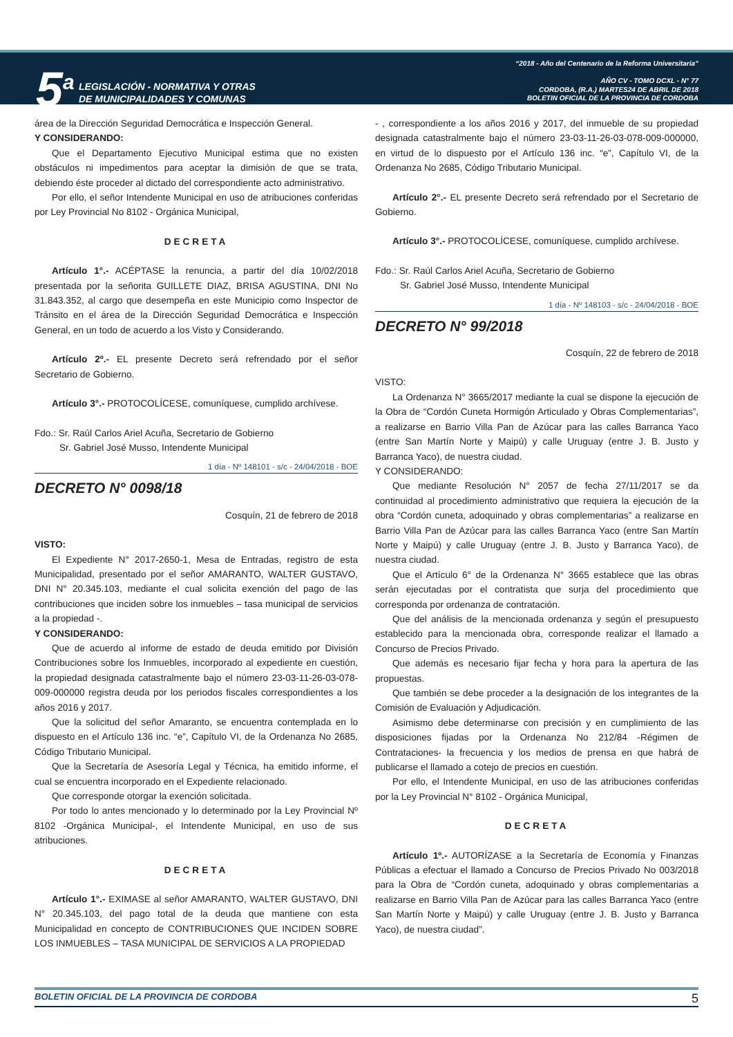5<sup>a</sup>
LEGISLACIÓN - NORMATIVA Y OTRAS
DE MUNICIPALIDADES Y COMUNAS
“2018 - Año del Centenario de la Reforma Universitaria”
AÑO CV - TOMO DCXL - N° 77
CORDOBA, (R.A.) MARTES24 DE ABRIL DE 2018
BOLETIN OFICIAL DE LA PROVINCIA DE CORDOBA
área de la Dirección Seguridad Democrática e Inspección General.
Y CONSIDERANDO:
Que el Departamento Ejecutivo Municipal estima que no existen obstáculos ni impedimentos para aceptar la dimisión de que se trata, debiendo éste proceder al dictado del correspondiente acto administrativo.
Por ello, el señor Intendente Municipal en uso de atribuciones conferidas por Ley Provincial No 8102 - Orgánica Municipal,
DECRETA
Artículo 1°.- ACÉPTASE la renuncia, a partir del día 10/02/2018 presentada por la señorita GUILLETE DIAZ, BRISA AGUSTINA, DNI No 31.843.352, al cargo que desempeña en este Municipio como Inspector de Tránsito en el área de la Dirección Seguridad Democrática e Inspección General, en un todo de acuerdo a los Visto y Considerando.
Artículo 2º.- EL presente Decreto será refrendado por el señor Secretario de Gobierno.
Artículo 3°.- PROTOCOLÍCESE, comuníquese, cumplido archívese.
Fdo.: Sr. Raúl Carlos Ariel Acuña, Secretario de Gobierno
Sr. Gabriel José Musso, Intendente Municipal
1 día - Nº 148101 - s/c - 24/04/2018 - BOE
DECRETO N° 0098/18
Cosquín, 21 de febrero de 2018
VISTO:
El Expediente N° 2017-2650-1, Mesa de Entradas, registro de esta Municipalidad, presentado por el señor AMARANTO, WALTER GUSTAVO, DNI N° 20.345.103, mediante el cual solicita exención del pago de las contribuciones que inciden sobre los inmuebles – tasa municipal de servicios a la propiedad -.
Y CONSIDERANDO:
Que de acuerdo al informe de estado de deuda emitido por División Contribuciones sobre los Inmuebles, incorporado al expediente en cuestión, la propiedad designada catastralmente bajo el número 23-03-11-26-03-078-009-000000 registra deuda por los periodos fiscales correspondientes a los años 2016 y 2017.
Que la solicitud del señor Amaranto, se encuentra contemplada en lo dispuesto en el Artículo 136 inc. “e”, Capítulo VI, de la Ordenanza No 2685, Código Tributario Municipal.
Que la Secretaría de Asesoría Legal y Técnica, ha emitido informe, el cual se encuentra incorporado en el Expediente relacionado.
Que corresponde otorgar la exención solicitada.
Por todo lo antes mencionado y lo determinado por la Ley Provincial Nº 8102 -Orgánica Municipal-, el Intendente Municipal, en uso de sus atribuciones.
DECRETA
Artículo 1°.- EXIMASE al señor AMARANTO, WALTER GUSTAVO, DNI N° 20.345.103, del pago total de la deuda que mantiene con esta Municipalidad en concepto de CONTRIBUCIONES QUE INCIDEN SOBRE LOS INMUEBLES – TASA MUNICIPAL DE SERVICIOS A LA PROPIEDAD
- , correspondiente a los años 2016 y 2017, del inmueble de su propiedad designada catastralmente bajo el número 23-03-11-26-03-078-009-000000, en virtud de lo dispuesto por el Artículo 136 inc. “e”, Capítulo VI, de la Ordenanza No 2685, Código Tributario Municipal.
Artículo 2°.- EL presente Decreto será refrendado por el Secretario de Gobierno.
Artículo 3°.- PROTOCOLÍCESE, comuníquese, cumplido archívese.
Fdo.: Sr. Raúl Carlos Ariel Acuña, Secretario de Gobierno
Sr. Gabriel José Musso, Intendente Municipal
1 día - Nº 148103 - s/c - 24/04/2018 - BOE
DECRETO N° 99/2018
Cosquín, 22 de febrero de 2018
VISTO:
La Ordenanza N° 3665/2017 mediante la cual se dispone la ejecución de la Obra de “Cordón Cuneta Hormigón Articulado y Obras Complementarias”, a realizarse en Barrio Villa Pan de Azúcar para las calles Barranca Yaco (entre San Martín Norte y Maipú) y calle Uruguay (entre J. B. Justo y Barranca Yaco), de nuestra ciudad.
Y CONSIDERANDO:
Que mediante Resolución N° 2057 de fecha 27/11/2017 se da continuidad al procedimiento administrativo que requiera la ejecución de la obra “Cordón cuneta, adoquinado y obras complementarias” a realizarse en Barrio Villa Pan de Azúcar para las calles Barranca Yaco (entre San Martín Norte y Maipú) y calle Uruguay (entre J. B. Justo y Barranca Yaco), de nuestra ciudad.
Que el Artículo 6° de la Ordenanza N° 3665 establece que las obras serán ejecutadas por el contratista que surja del procedimiento que corresponda por ordenanza de contratación.
Que del análisis de la mencionada ordenanza y según el presupuesto establecido para la mencionada obra, corresponde realizar el llamado a Concurso de Precios Privado.
Que además es necesario fijar fecha y hora para la apertura de las propuestas.
Que también se debe proceder a la designación de los integrantes de la Comisión de Evaluación y Adjudicación.
Asimismo debe determinarse con precisión y en cumplimiento de las disposiciones fijadas por la Ordenanza No 212/84 -Régimen de Contrataciones- la frecuencia y los medios de prensa en que habrá de publicarse el llamado a cotejo de precios en cuestión.
Por ello, el Intendente Municipal, en uso de las atribuciones conferidas por la Ley Provincial N° 8102 - Orgánica Municipal,
DECRETA
Artículo 1º.- AUTORÍZASE a la Secretaría de Economía y Finanzas Públicas a efectuar el llamado a Concurso de Precios Privado No 003/2018 para la Obra de “Cordón cuneta, adoquinado y obras complementarias a realizarse en Barrio Villa Pan de Azúcar para las calles Barranca Yaco (entre San Martín Norte y Maipú) y calle Uruguay (entre J. B. Justo y Barranca Yaco), de nuestra ciudad”.
BOLETIN OFICIAL DE LA PROVINCIA DE CORDOBA 5